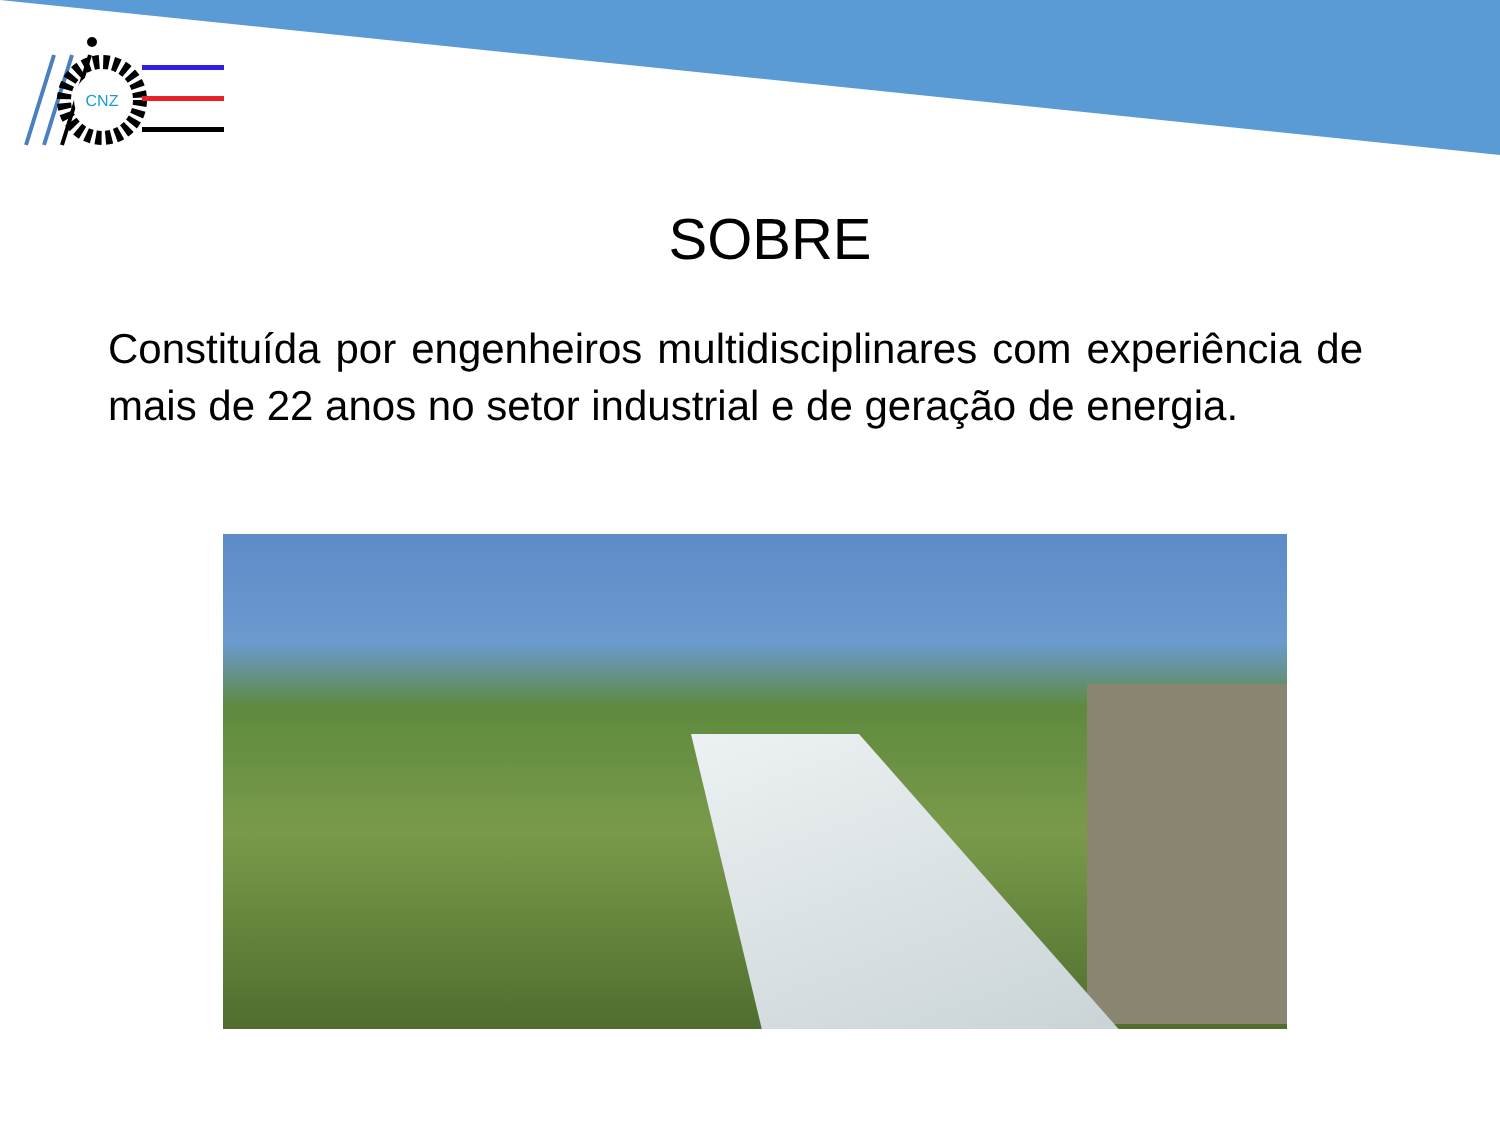CNZ
SOBRE
Constituída por engenheiros multidisciplinares com experiência de mais de 22 anos no setor industrial e de geração de energia.